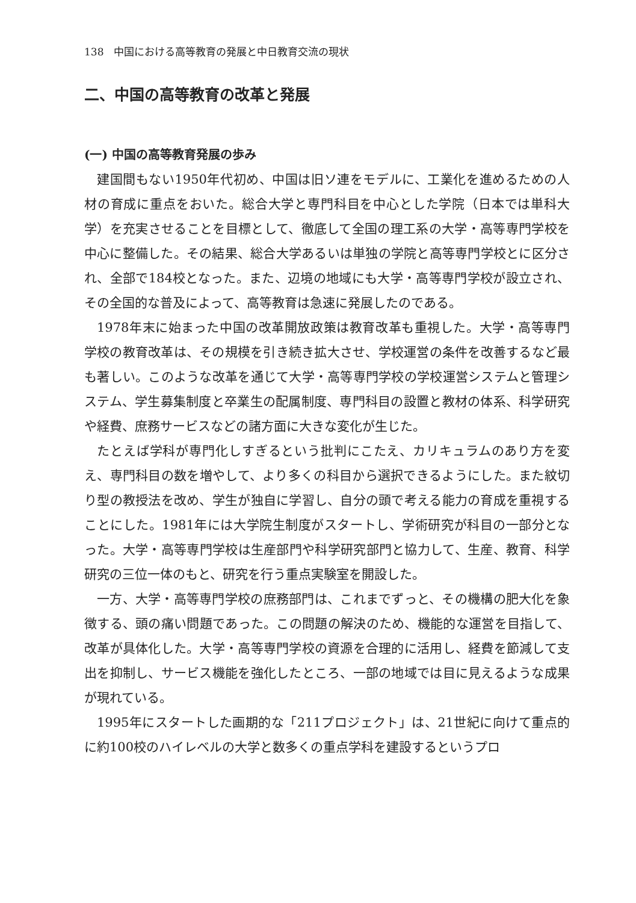138　中国における高等教育の発展と中日教育交流の現状
二、中国の高等教育の改革と発展
(一) 中国の高等教育発展の歩み
建国間もない1950年代初め、中国は旧ソ連をモデルに、工業化を進めるための人材の育成に重点をおいた。総合大学と専門科目を中心とした学院（日本では単科大学）を充実させることを目標として、徹底して全国の理工系の大学・高等専門学校を中心に整備した。その結果、総合大学あるいは単独の学院と高等専門学校とに区分され、全部で184校となった。また、辺境の地域にも大学・高等専門学校が設立され、その全国的な普及によって、高等教育は急速に発展したのである。
1978年末に始まった中国の改革開放政策は教育改革も重視した。大学・高等専門学校の教育改革は、その規模を引き続き拡大させ、学校運営の条件を改善するなど最も著しい。このような改革を通じて大学・高等専門学校の学校運営システムと管理システム、学生募集制度と卒業生の配属制度、専門科目の設置と教材の体系、科学研究や経費、庶務サービスなどの諸方面に大きな変化が生じた。
たとえば学科が専門化しすぎるという批判にこたえ、カリキュラムのあり方を変え、専門科目の数を増やして、より多くの科目から選択できるようにした。また紋切り型の教授法を改め、学生が独自に学習し、自分の頭で考える能力の育成を重視することにした。1981年には大学院生制度がスタートし、学術研究が科目の一部分となった。大学・高等専門学校は生産部門や科学研究部門と協力して、生産、教育、科学研究の三位一体のもと、研究を行う重点実験室を開設した。
一方、大学・高等専門学校の庶務部門は、これまでずっと、その機構の肥大化を象徴する、頭の痛い問題であった。この問題の解決のため、機能的な運営を目指して、改革が具体化した。大学・高等専門学校の資源を合理的に活用し、経費を節減して支出を抑制し、サービス機能を強化したところ、一部の地域では目に見えるような成果が現れている。
1995年にスタートした画期的な「211プロジェクト」は、21世紀に向けて重点的に約100校のハイレベルの大学と数多くの重点学科を建設するというプロ